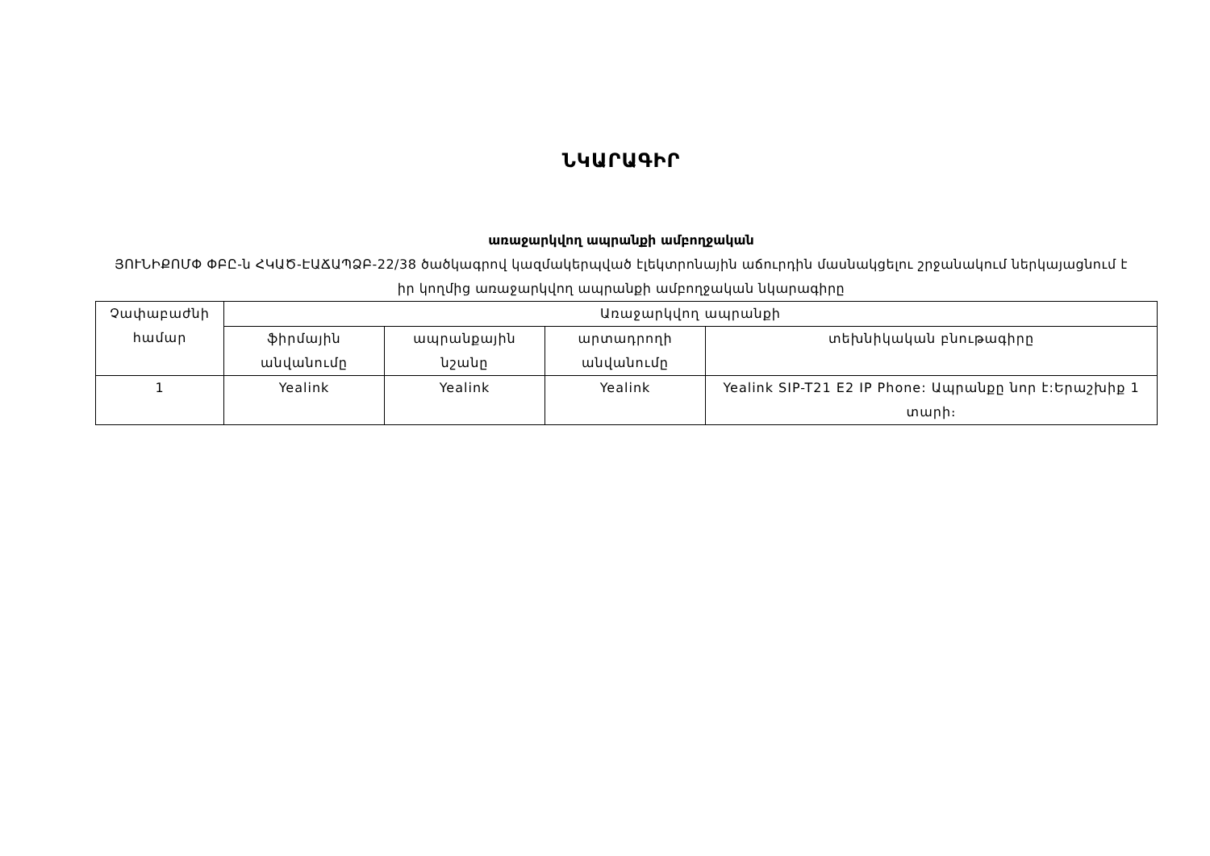ՆԿԱՐԱԳԻՐ
առաջարկվող ապրանքի ամբողջական
ՅՈՒՆԻՔՈՄՓ ՓԲԸ-ն ՀԿԱԾ-ԷԱՃԱՊՁԲ-22/38 ծածկագրով կազմակերպված էլեկտրոնային աճուրդին մասնակցելու շրջանակում ներկայացնում է իր կողմից առաջարկվող ապրանքի ամբողջական նկարագիրը
| Չափաբաժնի համար | Առաջարկվող ապրանքի | | | |
| --- | --- | --- | --- | --- |
| | ֆիրմային անվանումը | ապրանքային նշանը | արտադրողի անվանումը | տեխնիկական բնութագիրը |
| 1 | Yealink | Yealink | Yealink | Yealink SIP-T21 E2 IP Phone: Ապրանքը նոր է:Երաշխիք 1 տարի։ |